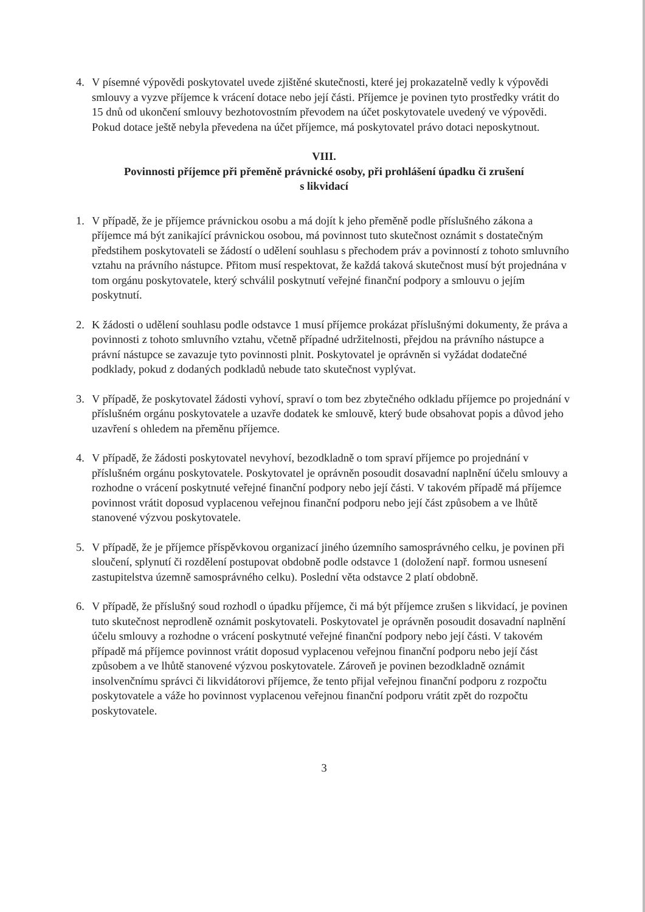4. V písemné výpovědi poskytovatel uvede zjištěné skutečnosti, které jej prokazatelně vedly k výpovědi smlouvy a vyzve příjemce k vrácení dotace nebo její části. Příjemce je povinen tyto prostředky vrátit do 15 dnů od ukončení smlouvy bezhotovostním převodem na účet poskytovatele uvedený ve výpovědi. Pokud dotace ještě nebyla převedena na účet příjemce, má poskytovatel právo dotaci neposkytnout.
VIII.
Povinnosti příjemce při přeměně právnické osoby, při prohlášení úpadku či zrušení
s likvidací
1. V případě, že je příjemce právnickou osobu a má dojít k jeho přeměně podle příslušného zákona a příjemce má být zanikající právnickou osobou, má povinnost tuto skutečnost oznámit s dostatečným předstihem poskytovateli se žádostí o udělení souhlasu s přechodem práv a povinností z tohoto smluvního vztahu na právního nástupce. Přitom musí respektovat, že každá taková skutečnost musí být projednána v tom orgánu poskytovatele, který schválil poskytnutí veřejné finanční podpory a smlouvu o jejím poskytnutí.
2. K žádosti o udělení souhlasu podle odstavce 1 musí příjemce prokázat příslušnými dokumenty, že práva a povinnosti z tohoto smluvního vztahu, včetně případné udržitelnosti, přejdou na právního nástupce a právní nástupce se zavazuje tyto povinnosti plnit. Poskytovatel je oprávněn si vyžádat dodatečné podklady, pokud z dodaných podkladů nebude tato skutečnost vyplývat.
3. V případě, že poskytovatel žádosti vyhoví, spraví o tom bez zbytečného odkladu příjemce po projednání v příslušném orgánu poskytovatele a uzavře dodatek ke smlouvě, který bude obsahovat popis a důvod jeho uzavření s ohledem na přeměnu příjemce.
4. V případě, že žádosti poskytovatel nevyhoví, bezodkladně o tom spraví příjemce po projednání v příslušném orgánu poskytovatele. Poskytovatel je oprávněn posoudit dosavadní naplnění účelu smlouvy a rozhodne o vrácení poskytnuté veřejné finanční podpory nebo její části. V takovém případě má příjemce povinnost vrátit doposud vyplacenou veřejnou finanční podporu nebo její část způsobem a ve lhůtě stanovené výzvou poskytovatele.
5. V případě, že je příjemce příspěvkovou organizací jiného územního samosprávného celku, je povinen při sloučení, splynutí či rozdělení postupovat obdobně podle odstavce 1 (doložení např. formou usnesení zastupitelstva územně samosprávného celku). Poslední věta odstavce 2 platí obdobně.
6. V případě, že příslušný soud rozhodl o úpadku příjemce, či má být příjemce zrušen s likvidací, je povinen tuto skutečnost neprodleně oznámit poskytovateli. Poskytovatel je oprávněn posoudit dosavadní naplnění účelu smlouvy a rozhodne o vrácení poskytnuté veřejné finanční podpory nebo její části. V takovém případě má příjemce povinnost vrátit doposud vyplacenou veřejnou finanční podporu nebo její část způsobem a ve lhůtě stanovené výzvou poskytovatele. Zároveň je povinen bezodkladně oznámit insolvenčnímu správci či likvidátorovi příjemce, že tento přijal veřejnou finanční podporu z rozpočtu poskytovatele a váže ho povinnost vyplacenou veřejnou finanční podporu vrátit zpět do rozpočtu poskytovatele.
3